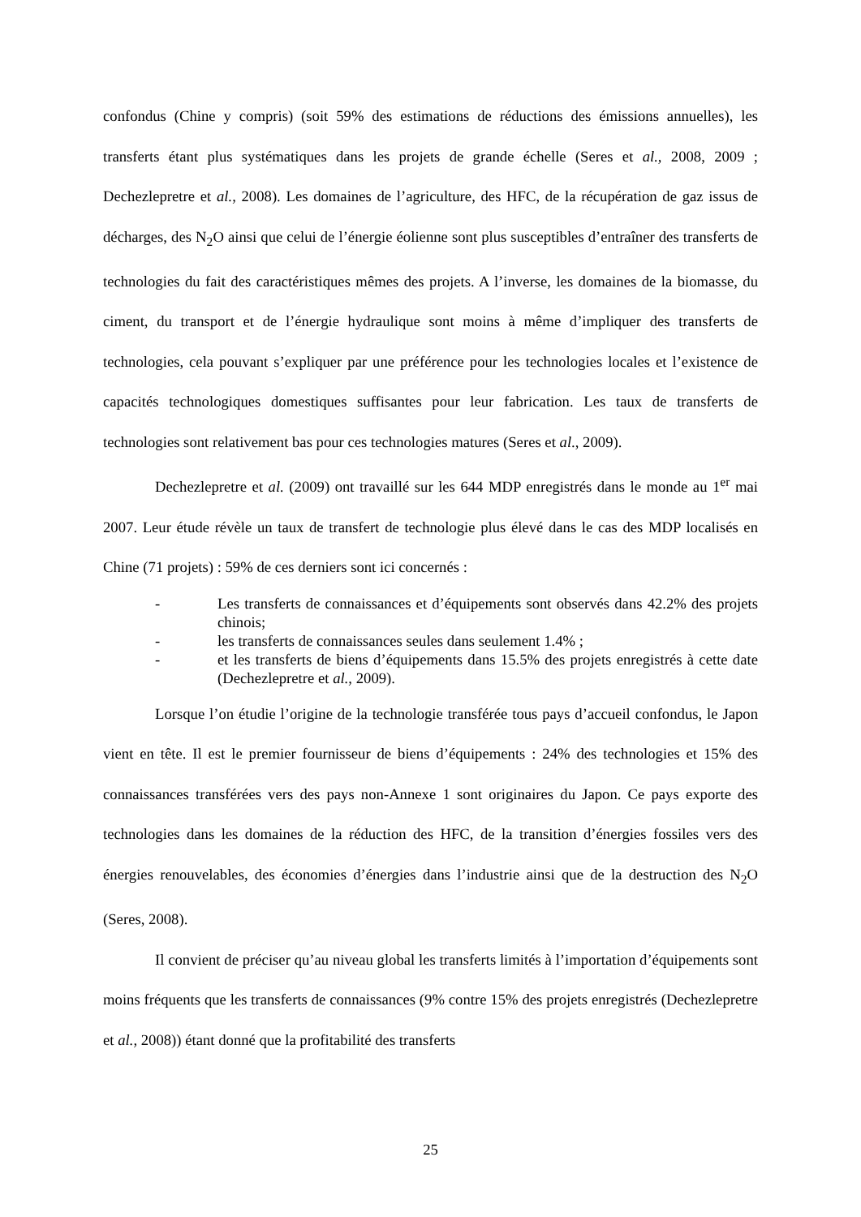confondus (Chine y compris) (soit 59% des estimations de réductions des émissions annuelles), les transferts étant plus systématiques dans les projets de grande échelle (Seres et al., 2008, 2009 ; Dechezlepretre et al., 2008). Les domaines de l’agriculture, des HFC, de la récupération de gaz issus de décharges, des N<sub>2</sub>O ainsi que celui de l’énergie éolienne sont plus susceptibles d’entraîner des transferts de technologies du fait des caractéristiques mêmes des projets. A l’inverse, les domaines de la biomasse, du ciment, du transport et de l’énergie hydraulique sont moins à même d’impliquer des transferts de technologies, cela pouvant s’expliquer par une préférence pour les technologies locales et l’existence de capacités technologiques domestiques suffisantes pour leur fabrication. Les taux de transferts de technologies sont relativement bas pour ces technologies matures (Seres et al., 2009).
Dechezlepretre et al. (2009) ont travaillé sur les 644 MDP enregistrés dans le monde au 1<sup>er</sup> mai 2007. Leur étude révèle un taux de transfert de technologie plus élevé dans le cas des MDP localisés en Chine (71 projets) : 59% de ces derniers sont ici concernés :
- Les transferts de connaissances et d’équipements sont observés dans 42.2% des projets chinois;
- les transferts de connaissances seules dans seulement 1.4% ;
- et les transferts de biens d’équipements dans 15.5% des projets enregistrés à cette date (Dechezlepretre et al., 2009).
Lorsque l’on étudie l’origine de la technologie transférée tous pays d’accueil confondus, le Japon vient en tête. Il est le premier fournisseur de biens d’équipements : 24% des technologies et 15% des connaissances transférées vers des pays non-Annexe 1 sont originaires du Japon. Ce pays exporte des technologies dans les domaines de la réduction des HFC, de la transition d’énergies fossiles vers des énergies renouvelables, des économies d’énergies dans l’industrie ainsi que de la destruction des N<sub>2</sub>O (Seres, 2008).
Il convient de préciser qu’au niveau global les transferts limités à l’importation d’équipements sont moins fréquents que les transferts de connaissances (9% contre 15% des projets enregistrés (Dechezlepretre et al., 2008)) étant donné que la profitabilité des transferts
25